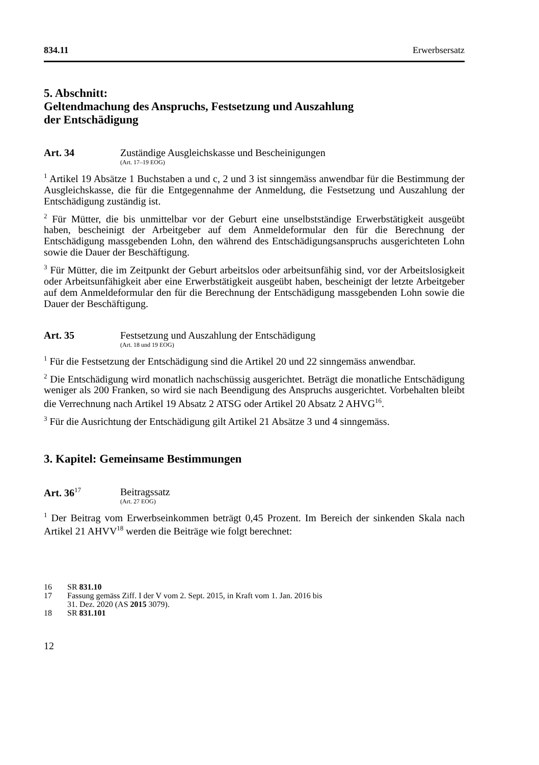834.11 Erwerbsersatz
5. Abschnitt:
Geltendmachung des Anspruchs, Festsetzung und Auszahlung
der Entschädigung
Art. 34 Zuständige Ausgleichskasse und Bescheinigungen
(Art. 17–19 EOG)
<sup>1</sup> Artikel 19 Absätze 1 Buchstaben a und c, 2 und 3 ist sinngemäss anwendbar für die Bestimmung der Ausgleichskasse, die für die Entgegennahme der Anmeldung, die Festsetzung und Auszahlung der Entschädigung zuständig ist.
<sup>2</sup> Für Mütter, die bis unmittelbar vor der Geburt eine unselbstständige Erwerbstätigkeit ausgeübt haben, bescheinigt der Arbeitgeber auf dem Anmeldeformular den für die Berechnung der Entschädigung massgebenden Lohn, den während des Entschädigungsanspruchs ausgerichteten Lohn sowie die Dauer der Beschäftigung.
<sup>3</sup> Für Mütter, die im Zeitpunkt der Geburt arbeitslos oder arbeitsunfähig sind, vor der Arbeitslosigkeit oder Arbeitsunfähigkeit aber eine Erwerbstätigkeit ausgeübt haben, bescheinigt der letzte Arbeitgeber auf dem Anmeldeformular den für die Berechnung der Entschädigung massgebenden Lohn sowie die Dauer der Beschäftigung.
Art. 35 Festsetzung und Auszahlung der Entschädigung
(Art. 18 und 19 EOG)
<sup>1</sup> Für die Festsetzung der Entschädigung sind die Artikel 20 und 22 sinngemäss anwendbar.
<sup>2</sup> Die Entschädigung wird monatlich nachschüssig ausgerichtet. Beträgt die monatliche Entschädigung weniger als 200 Franken, so wird sie nach Beendigung des Anspruchs ausgerichtet. Vorbehalten bleibt die Verrechnung nach Artikel 19 Absatz 2 ATSG oder Artikel 20 Absatz 2 AHVG<sup>16</sup>.
<sup>3</sup> Für die Ausrichtung der Entschädigung gilt Artikel 21 Absätze 3 und 4 sinngemäss.
3. Kapitel: Gemeinsame Bestimmungen
Art. 36<sup>17</sup>
Beitragssatz
(Art. 27 EOG)
<sup>1</sup> Der Beitrag vom Erwerbseinkommen beträgt 0,45 Prozent. Im Bereich der sinkenden Skala nach Artikel 21 AHVV<sup>18</sup> werden die Beiträge wie folgt berechnet:
16 SR 831.10
17 Fassung gemäss Ziff. I der V vom 2. Sept. 2015, in Kraft vom 1. Jan. 2016 bis
31. Dez. 2020 (AS 2015 3079).
18 SR 831.101
12